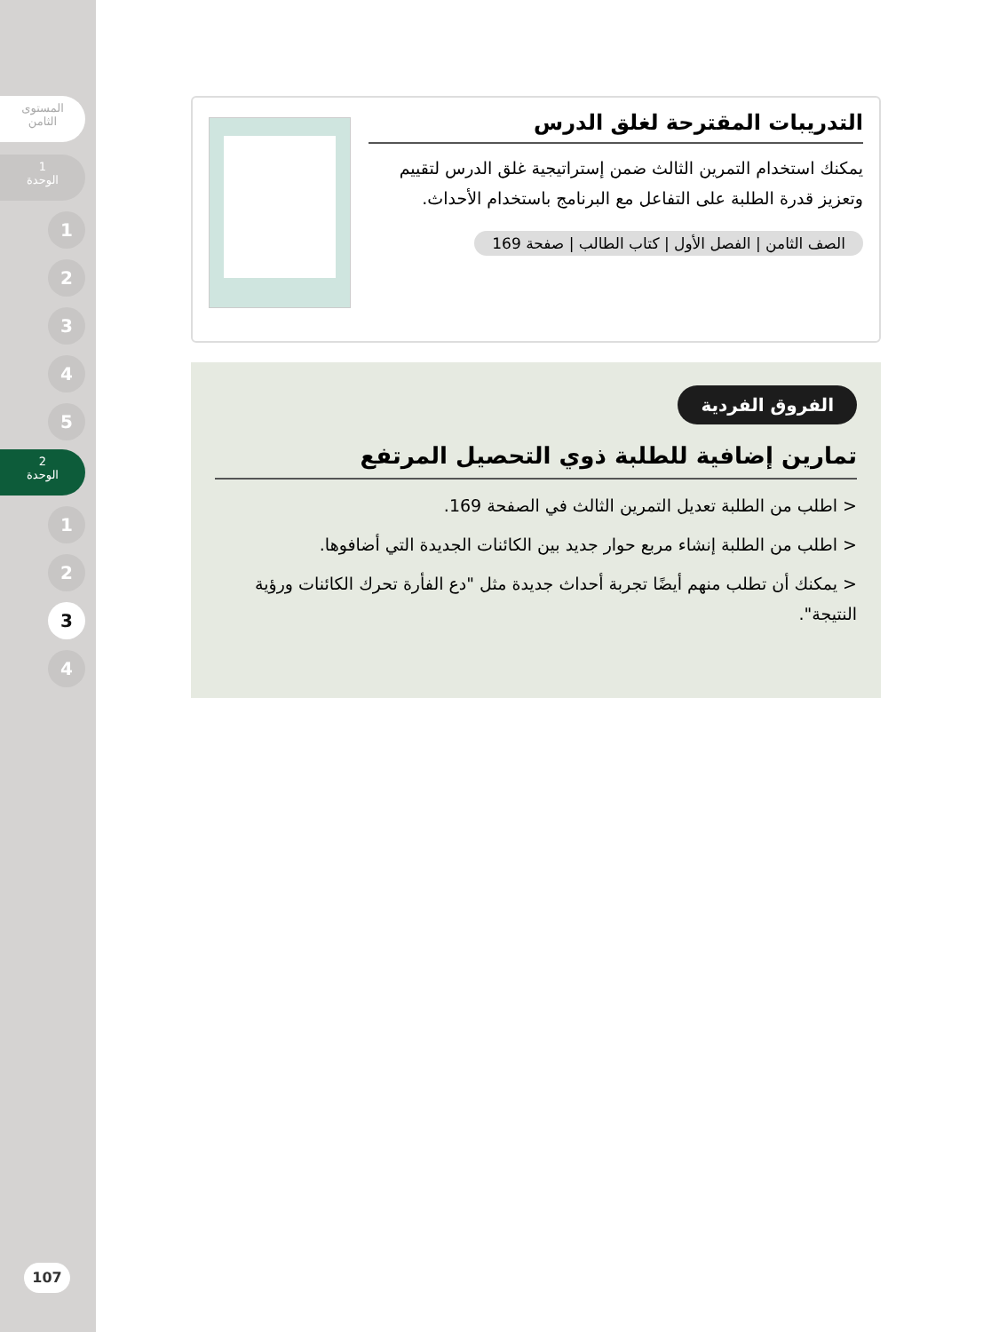المستوى
الثامن
1
الوحدة
1
2
3
4
5
2
الوحدة
1
2
3
4
107
التدريبات المقترحة لغلق الدرس
يمكنك استخدام التمرين الثالث ضمن إستراتيجية غلق الدرس لتقييم وتعزيز قدرة الطلبة على التفاعل مع البرنامج باستخدام الأحداث.
الصف الثامن | الفصل الأول | كتاب الطالب | صفحة 169
الفروق الفردية
تمارين إضافية للطلبة ذوي التحصيل المرتفع
< اطلب من الطلبة تعديل التمرين الثالث في الصفحة 169.
< اطلب من الطلبة إنشاء مربع حوار جديد بين الكائنات الجديدة التي أضافوها.
< يمكنك أن تطلب منهم أيضًا تجربة أحداث جديدة مثل "دع الفأرة تحرك الكائنات ورؤية النتيجة".